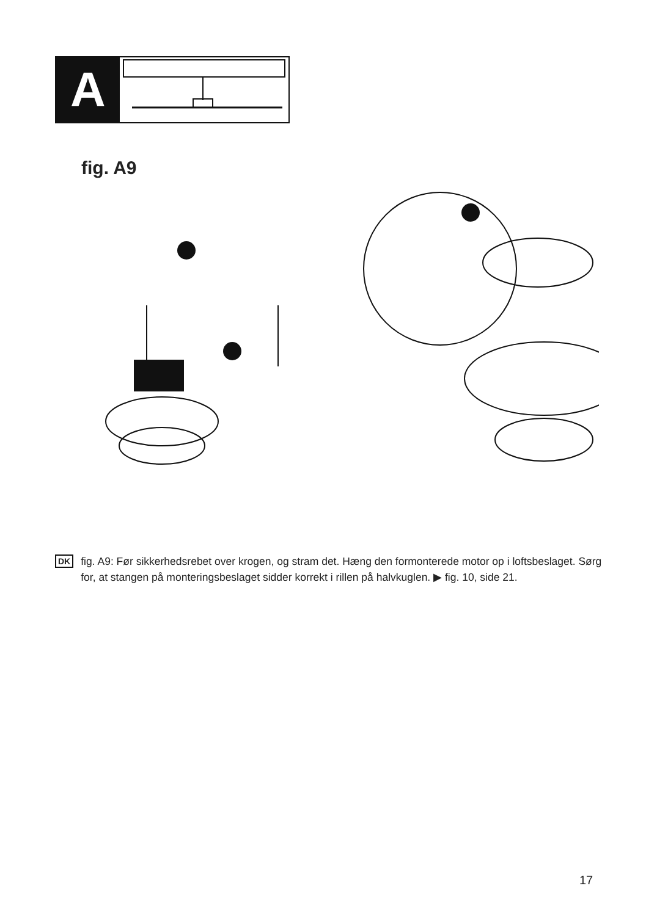A
fig. A9
DK
fig. A9: Før sikkerhedsrebet over krogen, og stram det. Hæng den formonterede motor op i loftsbeslaget. Sørg for, at stangen på monteringsbeslaget sidder korrekt i rillen på halvkuglen. ▶ fig. 10, side 21.
17